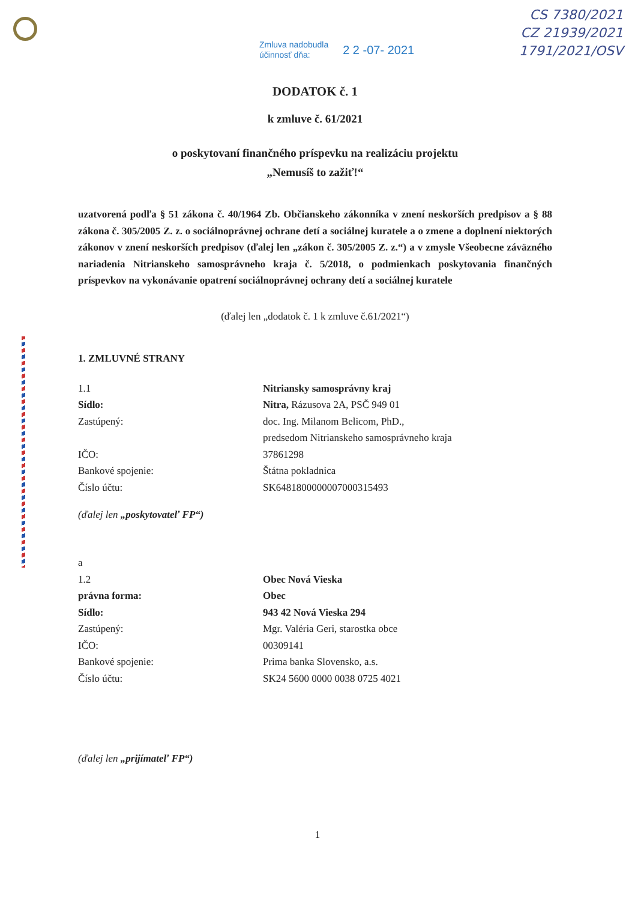CS 7380/2021
CZ 21939/2021
1791/2021/OSV
Zmluva nadobudla
účinnosť dňa:
2 2 -07- 2021
DODATOK č. 1
k zmluve č. 61/2021
o poskytovaní finančného príspevku na realizáciu projektu
„Nemusíš to zažiť!“
uzatvorená podľa § 51 zákona č. 40/1964 Zb. Občianskeho zákonníka v znení neskorších predpisov a § 88 zákona č. 305/2005 Z. z. o sociálnoprávnej ochrane detí a sociálnej kuratele a o zmene a doplnení niektorých zákonov v znení neskorších predpisov (ďalej len „zákon č. 305/2005 Z. z.“) a v zmysle Všeobecne záväzného nariadenia Nitrianskeho samosprávneho kraja č. 5/2018, o podmienkach poskytovania finančných príspevkov na vykonávanie opatrení sociálnoprávnej ochrany detí a sociálnej kuratele
(ďalej len „dodatok č. 1 k zmluve č.61/2021“)
1. ZMLUVNÉ STRANY
1.1 Nitriansky samosprávny kraj
Sídlo: Nitra, Rázusova 2A, PSČ 949 01
Zastúpený: doc. Ing. Milanom Belicom, PhD.,
predsedom Nitrianskeho samosprávneho kraja
IČO: 37861298
Bankové spojenie: Štátna pokladnica
Číslo účtu: SK6481800000007000315493
(ďalej len „poskytovateľ FP“)
a
1.2 Obec Nová Vieska
právna forma: Obec
Sídlo: 943 42 Nová Vieska 294
Zastúpený: Mgr. Valéria Geri, starostka obce
IČO: 00309141
Bankové spojenie: Prima banka Slovensko, a.s.
Číslo účtu: SK24 5600 0000 0038 0725 4021
(ďalej len „prijímateľ FP“)
1